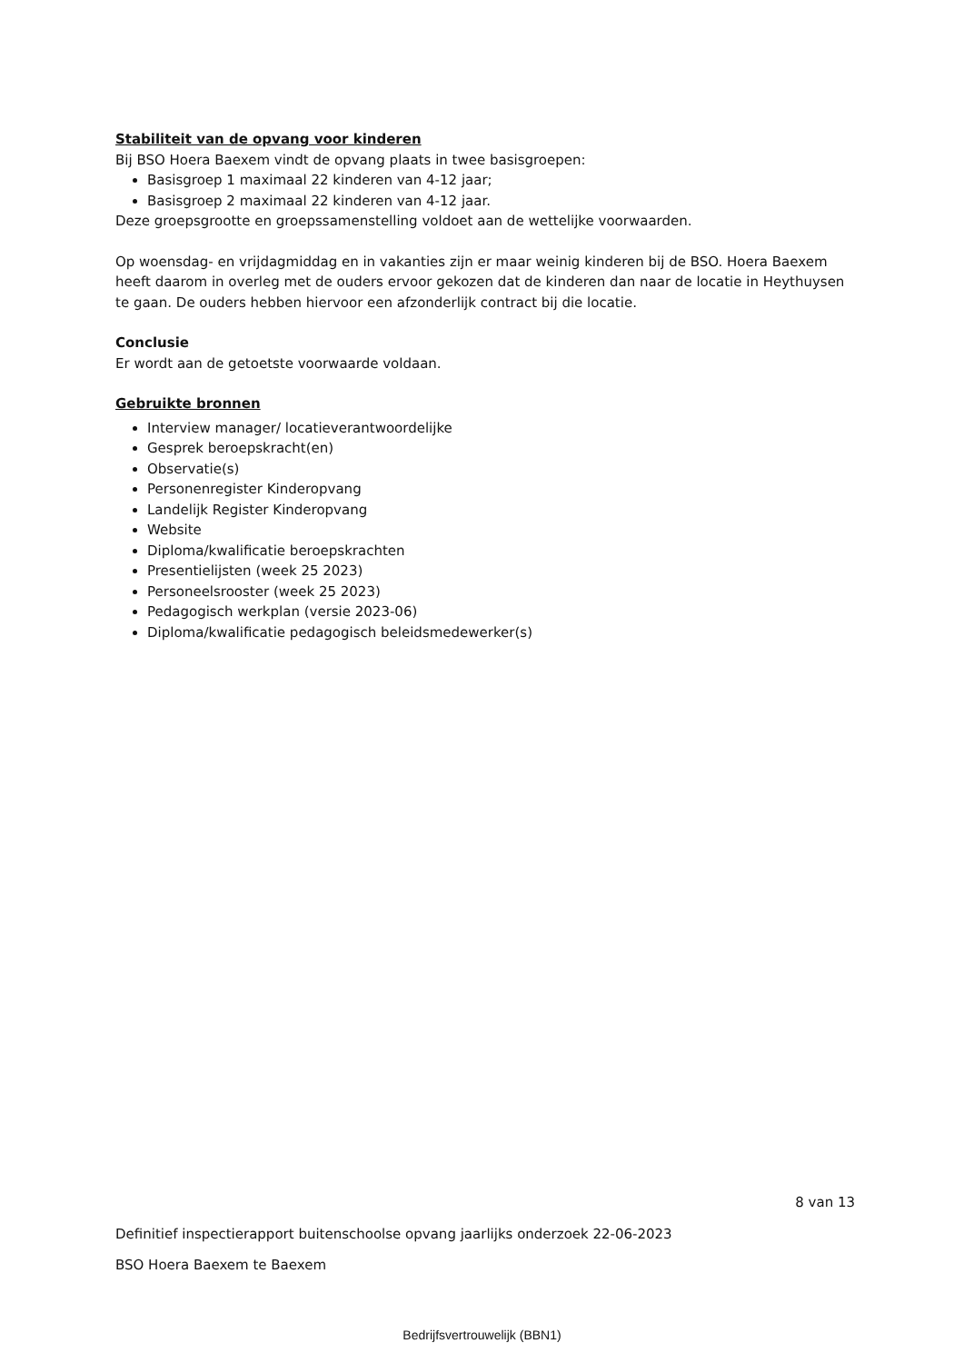Stabiliteit van de opvang voor kinderen
Bij BSO Hoera Baexem vindt de opvang plaats in twee basisgroepen:
Basisgroep 1 maximaal 22 kinderen van 4-12 jaar;
Basisgroep 2 maximaal 22 kinderen van 4-12 jaar.
Deze groepsgrootte en groepssamenstelling voldoet aan de wettelijke voorwaarden.
Op woensdag- en vrijdagmiddag en in vakanties zijn er maar weinig kinderen bij de BSO. Hoera Baexem heeft daarom in overleg met de ouders ervoor gekozen dat de kinderen dan naar de locatie in Heythuysen te gaan. De ouders hebben hiervoor een afzonderlijk contract bij die locatie.
Conclusie
Er wordt aan de getoetste voorwaarde voldaan.
Gebruikte bronnen
Interview manager/ locatieverantwoordelijke
Gesprek beroepskracht(en)
Observatie(s)
Personenregister Kinderopvang
Landelijk Register Kinderopvang
Website
Diploma/kwalificatie beroepskrachten
Presentielijsten (week 25 2023)
Personeelsrooster (week 25 2023)
Pedagogisch werkplan (versie 2023-06)
Diploma/kwalificatie pedagogisch beleidsmedewerker(s)
8 van 13
Definitief inspectierapport buitenschoolse opvang jaarlijks onderzoek 22-06-2023
BSO Hoera Baexem te Baexem
Bedrijfsvertrouwelijk (BBN1)